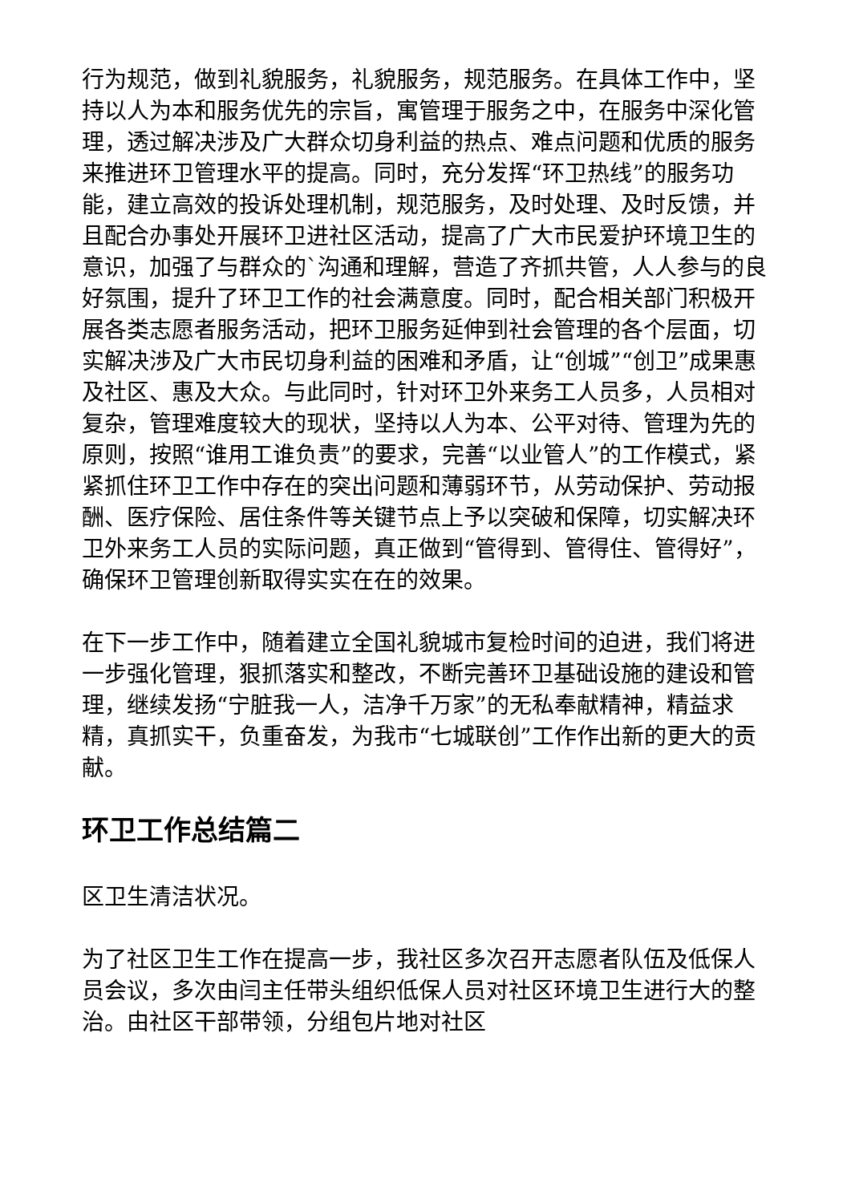行为规范，做到礼貌服务，礼貌服务，规范服务。在具体工作中，坚持以人为本和服务优先的宗旨，寓管理于服务之中，在服务中深化管理，透过解决涉及广大群众切身利益的热点、难点问题和优质的服务来推进环卫管理水平的提高。同时，充分发挥“环卫热线”的服务功能，建立高效的投诉处理机制，规范服务，及时处理、及时反馈，并且配合办事处开展环卫进社区活动，提高了广大市民爱护环境卫生的意识，加强了与群众的`沟通和理解，营造了齐抓共管，人人参与的良好氛围，提升了环卫工作的社会满意度。同时，配合相关部门积极开展各类志愿者服务活动，把环卫服务延伸到社会管理的各个层面，切实解决涉及广大市民切身利益的困难和矛盾，让“创城”“创卫”成果惠及社区、惠及大众。与此同时，针对环卫外来务工人员多，人员相对复杂，管理难度较大的现状，坚持以人为本、公平对待、管理为先的原则，按照“谁用工谁负责”的要求，完善“以业管人”的工作模式，紧紧抓住环卫工作中存在的突出问题和薄弱环节，从劳动保护、劳动报酬、医疗保险、居住条件等关键节点上予以突破和保障，切实解决环卫外来务工人员的实际问题，真正做到“管得到、管得住、管得好”，确保环卫管理创新取得实实在在的效果。
在下一步工作中，随着建立全国礼貌城市复检时间的迫进，我们将进一步强化管理，狠抓落实和整改，不断完善环卫基础设施的建设和管理，继续发扬“宁脏我一人，洁净千万家”的无私奉献精神，精益求精，真抓实干，负重奋发，为我市“七城联创”工作作出新的更大的贡献。
环卫工作总结篇二
区卫生清洁状况。
为了社区卫生工作在提高一步，我社区多次召开志愿者队伍及低保人员会议，多次由闫主任带头组织低保人员对社区环境卫生进行大的整治。由社区干部带领，分组包片地对社区